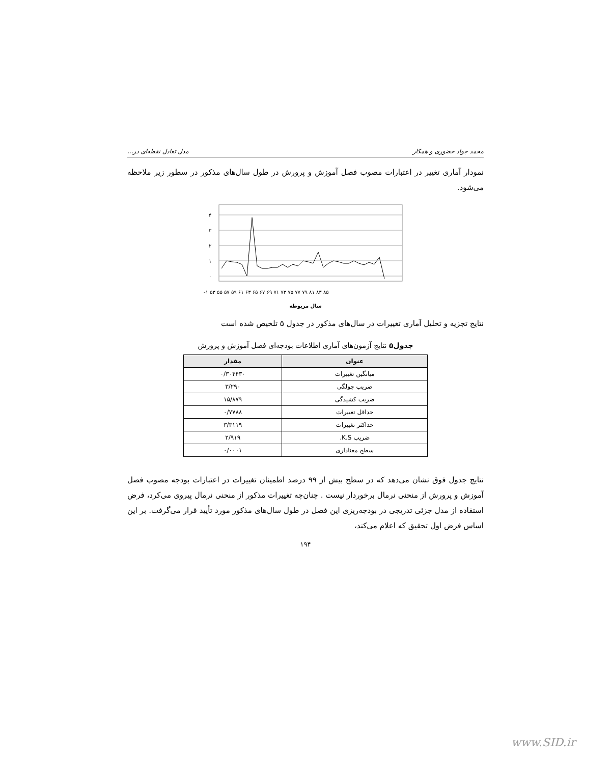محمد جواد حضوری و همکار مدل تعادل نقطه‌ای در...
نمودار آماری تغییر در اعتبارات مصوب فصل آموزش و پرورش در طول سال‌های مذکور در سطور زیر ملاحظه می‌شود.
۴
۳
۲
۱
۰
-۱ ۵۳ ۵۵ ۵۷ ۵۹ ۶۱ ۶۳ ۶۵ ۶۷ ۶۹ ۷۱ ۷۳ ۷۵ ۷۷ ۷۹ ۸۱ ۸۳ ۸۵
سال مربوطه
نتایج تجزیه و تحلیل آماری تغییرات در سال‌های مذکور در جدول ۵ تلخیص شده است
جدول۵ نتایج آزمون‌های آماری اطلاعات بودجه‌ای فصل آموزش و پرورش
| عنوان | مقدار |
| --- | --- |
| میانگین تغییرات | ۰/۳۰۴۴۳۰ |
| ضریب چولگی | ۳/۲۹۰ |
| ضریب کشیدگی | ۱۵/۸۷۹ |
| حداقل تغییرات | ۰/۷۷۸۸ |
| حداکثر تغییرات | ۳/۳۱۱۹ |
| ضریب K.S. | ۲/۹۱۹ |
| سطح معناداری | ۰/۰۰۰۱ |
نتایج جدول فوق نشان می‌دهد که در سطح بیش از ۹۹ درصد اطمینان تغییرات در اعتبارات بودجه مصوب فصل آموزش و پرورش از منحنی نرمال برخوردار نیست . چنان‌چه تغییرات مذکور از منحنی نرمال پیروی می‌کرد، فرض استفاده از مدل جزئی تدریجی در بودجه‌ریزی این فصل در طول سال‌های مذکور مورد تأیید قرار می‌گرفت. بر این اساس فرض اول تحقیق که اعلام می‌کند،
۱۹۴
www.SID.ir